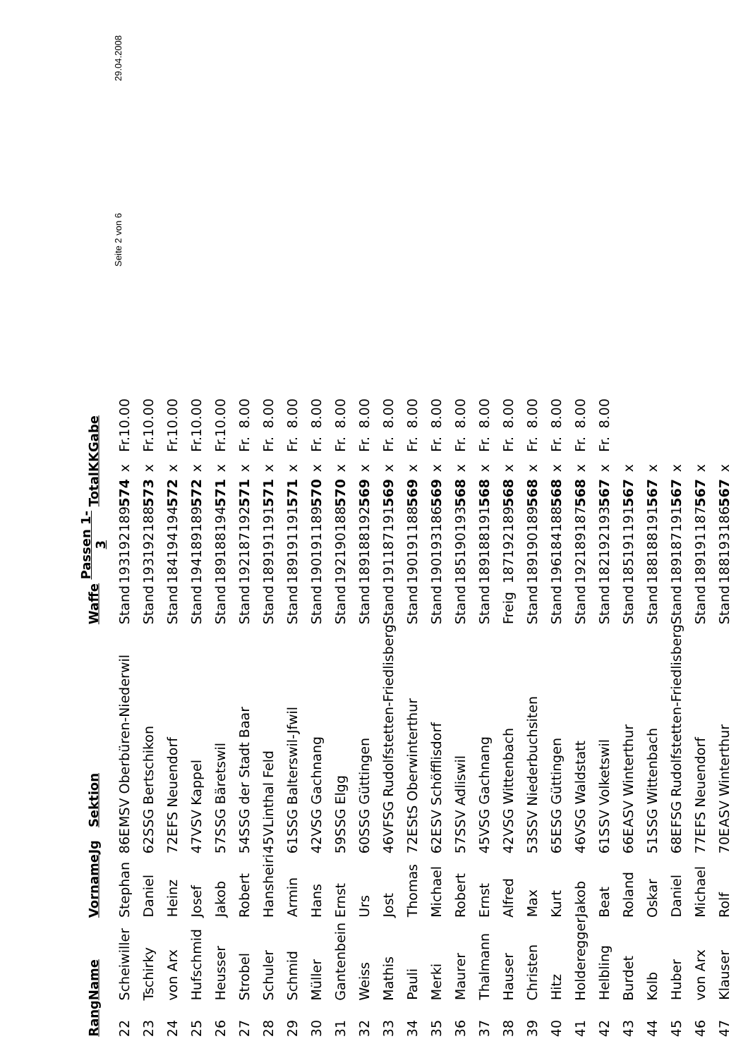| Rang | Name | Vorname | Jg | | Sektion | Waffe | Passen 1- 3 | | | Total | KK | Gabe | |
| --- | --- | --- | --- | --- | --- | --- | --- | --- | --- | --- | --- | --- | --- |
| 22 | Scheiwiller | Stephan | 86 | E | MSV Oberbüren-Niederwil | Stand | 193 | 192 | 189 | 574 | x | Fr. | 10.00 |
| 23 | Tschirky | Daniel | 62 | S | SG Bertschikon | Stand | 193 | 192 | 188 | 573 | x | Fr. | 10.00 |
| 24 | von Arx | Heinz | 72 | E | FS Neuendorf | Stand | 184 | 194 | 194 | 572 | x | Fr. | 10.00 |
| 25 | Hufschmid | Josef | 47 | V | SV Kappel | Stand | 194 | 189 | 189 | 572 | x | Fr. | 10.00 |
| 26 | Heusser | Jakob | 57 | S | SG Bäretswil | Stand | 189 | 188 | 194 | 571 | x | Fr. | 10.00 |
| 27 | Strobel | Robert | 54 | S | SG der Stadt Baar | Stand | 192 | 187 | 192 | 571 | x | Fr. | 8.00 |
| 28 | Schuler | Hansheiri | 45 | V | Linthal Feld | Stand | 189 | 191 | 191 | 571 | x | Fr. | 8.00 |
| 29 | Schmid | Armin | 61 | S | SG Balterswil-Jfwil | Stand | 189 | 191 | 191 | 571 | x | Fr. | 8.00 |
| 30 | Müller | Hans | 42 | V | SG Gachnang | Stand | 190 | 191 | 189 | 570 | x | Fr. | 8.00 |
| 31 | Gantenbein | Ernst | 59 | S | SG Elgg | Stand | 192 | 190 | 188 | 570 | x | Fr. | 8.00 |
| 32 | Weiss | Urs | 60 | S | SG Güttingen | Stand | 189 | 188 | 192 | 569 | x | Fr. | 8.00 |
| 33 | Mathis | Jost | 46 | V | FSG Rudolfstetten-Friedlisberg | Stand | 191 | 187 | 191 | 569 | x | Fr. | 8.00 |
| 34 | Pauli | Thomas | 72 | E | StS Oberwinterthur | Stand | 190 | 191 | 188 | 569 | x | Fr. | 8.00 |
| 35 | Merki | Michael | 62 | E | SV Schöfflisdorf | Stand | 190 | 193 | 186 | 569 | x | Fr. | 8.00 |
| 36 | Maurer | Robert | 57 | S | SV Adliswil | Stand | 185 | 190 | 193 | 568 | x | Fr. | 8.00 |
| 37 | Thalmann | Ernst | 45 | V | SG Gachnang | Stand | 189 | 188 | 191 | 568 | x | Fr. | 8.00 |
| 38 | Hauser | Alfred | 42 | V | SG Wittenbach | Freig | 187 | 192 | 189 | 568 | x | Fr. | 8.00 |
| 39 | Christen | Max | 53 | S | SV Niederbuchsiten | Stand | 189 | 190 | 189 | 568 | x | Fr. | 8.00 |
| 40 | Hitz | Kurt | 65 | E | SG Güttingen | Stand | 196 | 184 | 188 | 568 | x | Fr. | 8.00 |
| 41 | Holderegger | Jakob | 46 | V | SG Waldstatt | Stand | 192 | 189 | 187 | 568 | x | Fr. | 8.00 |
| 42 | Helbling | Beat | 61 | S | SV Volketswil | Stand | 182 | 192 | 193 | 567 | x | Fr. | 8.00 |
| 43 | Burdet | Roland | 66 | E | ASV Winterthur | Stand | 185 | 191 | 191 | 567 | x | | |
| 44 | Kolb | Oskar | 51 | S | SG Wittenbach | Stand | 188 | 188 | 191 | 567 | x | | |
| 45 | Huber | Daniel | 68 | E | FSG Rudolfstetten-Friedlisberg | Stand | 189 | 187 | 191 | 567 | x | | |
| 46 | von Arx | Michael | 77 | E | FS Neuendorf | Stand | 189 | 191 | 187 | 567 | x | | |
| 47 | Klauser | Rolf | 70 | E | ASV Winterthur | Stand | 188 | 193 | 186 | 567 | x | | |
Seite 2 von 6 29.04.2008